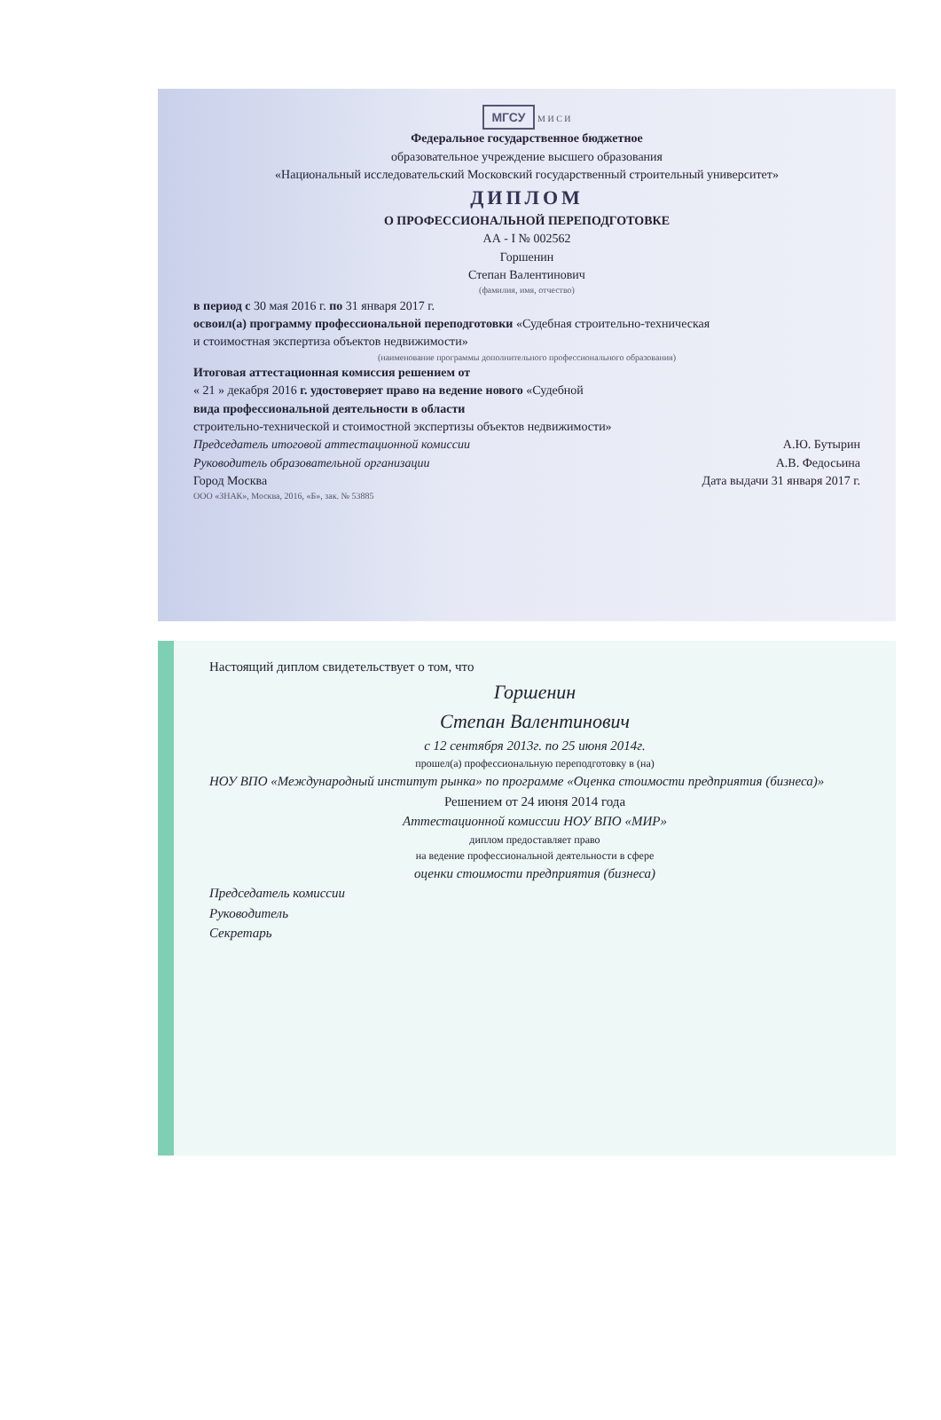МГСУ М И С И
Федеральное государственное бюджетное
образовательное учреждение высшего образования
«Национальный исследовательский Московский государственный строительный университет»
ДИПЛОМ
О ПРОФЕССИОНАЛЬНОЙ ПЕРЕПОДГОТОВКЕ
АА - I № 002562
Горшенин
Степан Валентинович
(фамилия, имя, отчество)
в период с 30 мая 2016 г. по 31 января 2017 г.
освоил(а) программу профессиональной переподготовки «Судебная строительно-техническая
и стоимостная экспертиза объектов недвижимости»
(наименование программы дополнительного профессионального образования)
Итоговая аттестационная комиссия решением от
« 21 » декабря 2016 г. удостоверяет право на ведение нового «Судебной
вида профессиональной деятельности в области
строительно-технической и стоимостной экспертизы объектов недвижимости»
Председатель итоговой аттестационной комиссии А.Ю. Бутырин
Руководитель образовательной организации А.В. Федосьина
Город Москва Дата выдачи 31 января 2017 г.
ООО «ЗНАК», Москва, 2016, «Б», зак. № 53885
Настоящий диплом свидетельствует о том, что
Горшенин
Степан Валентинович
с 12 сентября 2013г. по 25 июня 2014г.
прошел(а) профессиональную переподготовку в (на)
НОУ ВПО «Международный институт рынка» по программе «Оценка стоимости предприятия (бизнеса)»
Решением от 24 июня 2014 года
Аттестационной комиссии НОУ ВПО «МИР»
диплом предоставляет право
на ведение профессиональной деятельности в сфере
оценки стоимости предприятия (бизнеса)
Председатель комиссии
Руководитель
Секретарь